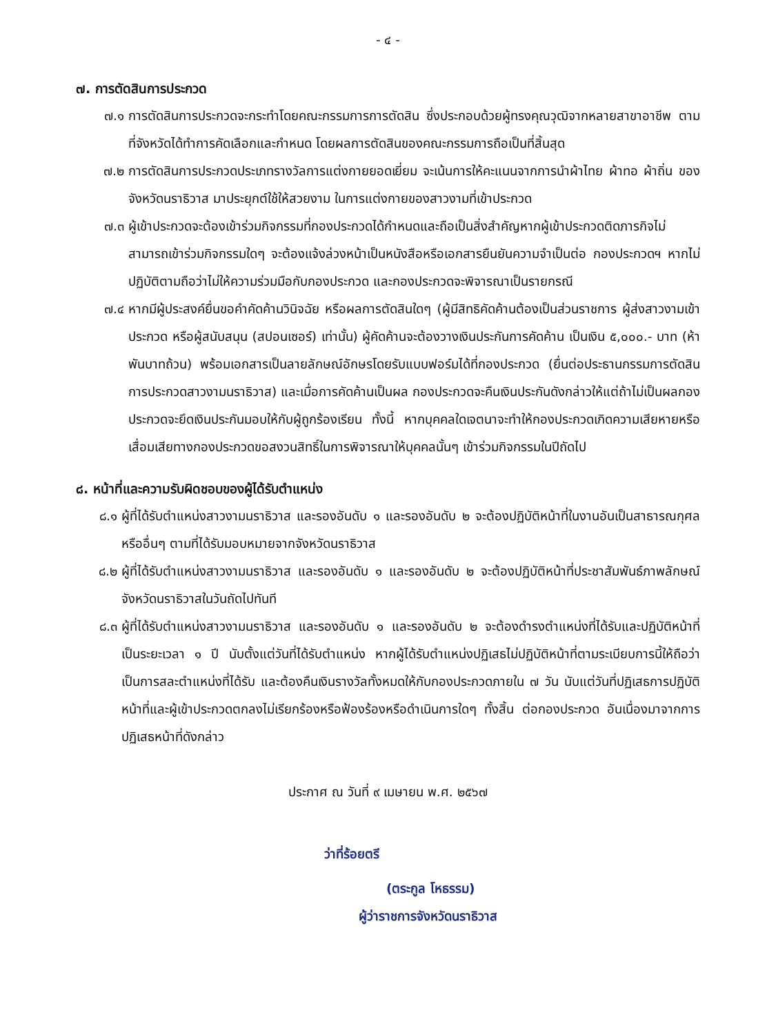- ๔ -
๗. การตัดสินการประกวด
๗.๑ การตัดสินการประกวดจะกระทำโดยคณะกรรมการการตัดสิน ซึ่งประกอบด้วยผู้ทรงคุณวุฒิจากหลายสาขาอาชีพ ตามที่จังหวัดได้ทำการคัดเลือกและกำหนด โดยผลการตัดสินของคณะกรรมการถือเป็นที่สิ้นสุด
๗.๒ การตัดสินการประกวดประเภทรางวัลการแต่งกายยอดเยี่ยม จะเน้นการให้คะแนนจากการนำผ้าไทย ผ้าทอ ผ้าถิ่น ของจังหวัดนราธิวาส มาประยุกต์ใช้ให้สวยงาม ในการแต่งกายของสาวงามที่เข้าประกวด
๗.๓ ผู้เข้าประกวดจะต้องเข้าร่วมกิจกรรมที่กองประกวดได้กำหนดและถือเป็นสิ่งสำคัญหากผู้เข้าประกวดติดภารกิจไม่สามารถเข้าร่วมกิจกรรมใดๆ จะต้องแจ้งล่วงหน้าเป็นหนังสือหรือเอกสารยืนยันความจำเป็นต่อ กองประกวดฯ หากไม่ปฏิบัติตามถือว่าไม่ให้ความร่วมมือกับกองประกวด และกองประกวดจะพิจารณาเป็นรายกรณี
๗.๔ หากมีผู้ประสงค์ยื่นขอคำคัดค้านวินิจฉัย หรือผลการตัดสินใดๆ (ผู้มีสิทธิคัดค้านต้องเป็นส่วนราชการ ผู้ส่งสาวงามเข้าประกวด หรือผู้สนับสนุน (สปอนเซอร์) เท่านั้น) ผู้คัดค้านจะต้องวางเงินประกันการคัดค้าน เป็นเงิน ๕,๐๐๐.- บาท (ห้าพันบาทถ้วน) พร้อมเอกสารเป็นลายลักษณ์อักษรโดยรับแบบฟอร์มได้ที่กองประกวด (ยื่นต่อประธานกรรมการตัดสินการประกวดสาวงามนราธิวาส) และเมื่อการคัดค้านเป็นผล กองประกวดจะคืนเงินประกันดังกล่าวให้แต่ถ้าไม่เป็นผลกองประกวดจะยึดเงินประกันมอบให้กับผู้ถูกร้องเรียน ทั้งนี้ หากบุคคลใดเจตนาจะทำให้กองประกวดเกิดความเสียหายหรือเสื่อมเสียทางกองประกวดขอสงวนสิทธิ์ในการพิจารณาให้บุคคลนั้นๆ เข้าร่วมกิจกรรมในปีถัดไป
๘. หน้าที่และความรับผิดชอบของผู้ได้รับตำแหน่ง
๘.๑ ผู้ที่ได้รับตำแหน่งสาวงามนราธิวาส และรองอันดับ ๑ และรองอันดับ ๒ จะต้องปฏิบัติหน้าที่ในงานอันเป็นสาธารณกุศล หรืออื่นๆ ตามที่ได้รับมอบหมายจากจังหวัดนราธิวาส
๘.๒ ผู้ที่ได้รับตำแหน่งสาวงามนราธิวาส และรองอันดับ ๑ และรองอันดับ ๒ จะต้องปฏิบัติหน้าที่ประชาสัมพันธ์ภาพลักษณ์จังหวัดนราธิวาสในวันถัดไปทันที
๘.๓ ผู้ที่ได้รับตำแหน่งสาวงามนราธิวาส และรองอันดับ ๑ และรองอันดับ ๒ จะต้องดำรงตำแหน่งที่ได้รับและปฏิบัติหน้าที่เป็นระยะเวลา ๑ ปี นับตั้งแต่วันที่ได้รับตำแหน่ง หากผู้ได้รับตำแหน่งปฏิเสธไม่ปฏิบัติหน้าที่ตามระเบียบการนี้ให้ถือว่าเป็นการสละตำแหน่งที่ได้รับ และต้องคืนเงินรางวัลทั้งหมดให้กับกองประกวดภายใน ๗ วัน นับแต่วันที่ปฏิเสธการปฏิบัติหน้าที่และผู้เข้าประกวดตกลงไม่เรียกร้องหรือฟ้องร้องหรือดำเนินการใดๆ ทั้งสิ้น ต่อกองประกวด อันเนื่องมาจากการปฏิเสธหน้าที่ดังกล่าว
ประกาศ ณ วันที่ ๙ เมษายน พ.ศ. ๒๕๖๗
ว่าที่ร้อยตรี
(ตระกูล โหธรรม)
ผู้ว่าราชการจังหวัดนราธิวาส